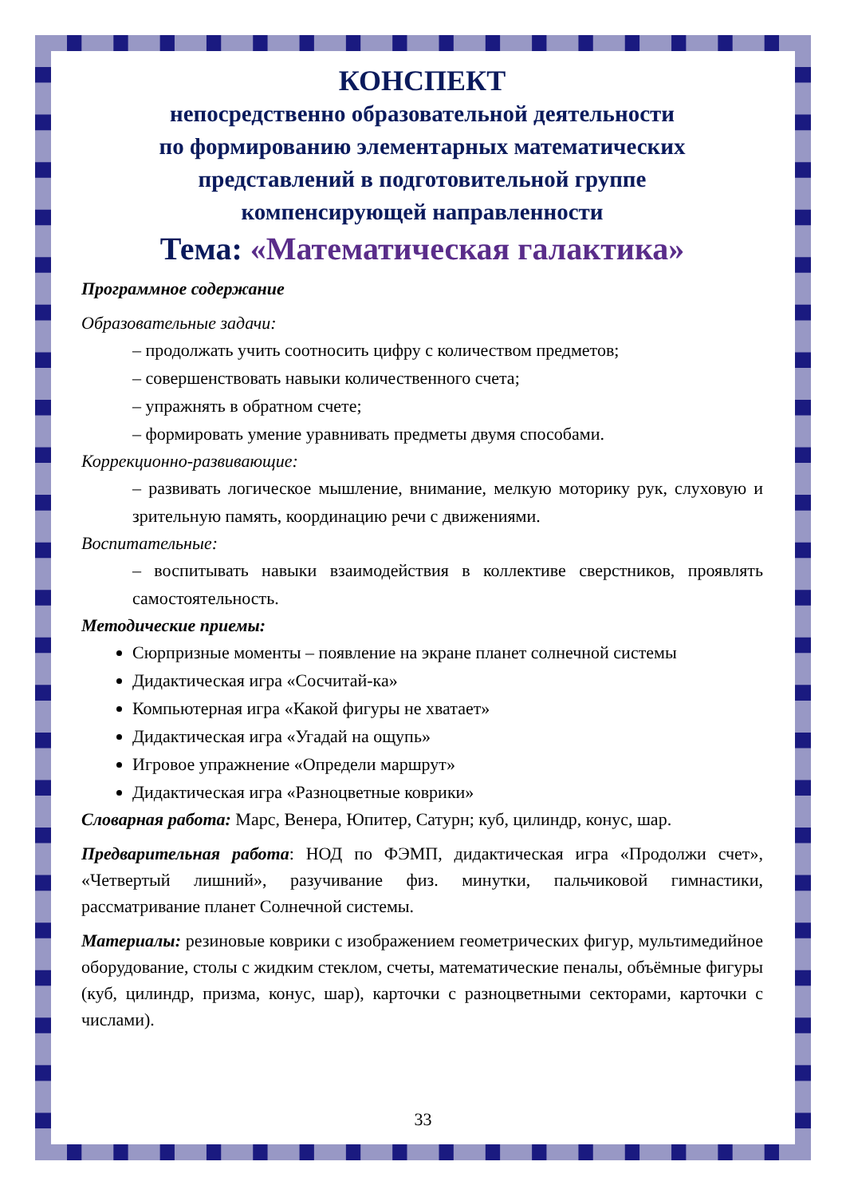КОНСПЕКТ
непосредственно образовательной деятельности
по формированию элементарных математических
представлений в подготовительной группе
компенсирующей направленности
Тема: «Математическая галактика»
Программное содержание
Образовательные задачи:
– продолжать учить соотносить цифру с количеством предметов;
– совершенствовать навыки количественного счета;
– упражнять в обратном счете;
– формировать умение уравнивать предметы двумя способами.
Коррекционно-развивающие:
– развивать логическое мышление, внимание, мелкую моторику рук, слуховую и зрительную память, координацию речи с движениями.
Воспитательные:
– воспитывать навыки взаимодействия в коллективе сверстников, проявлять самостоятельность.
Методические приемы:
Сюрпризные моменты – появление на экране планет солнечной системы
Дидактическая игра «Сосчитай-ка»
Компьютерная игра «Какой фигуры не хватает»
Дидактическая игра «Угадай на ощупь»
Игровое упражнение «Определи маршрут»
Дидактическая игра «Разноцветные коврики»
Словарная работа: Марс, Венера, Юпитер, Сатурн; куб, цилиндр, конус, шар.
Предварительная работа: НОД по ФЭМП, дидактическая игра «Продолжи счет», «Четвертый лишний», разучивание физ. минутки, пальчиковой гимнастики, рассматривание планет Солнечной системы.
Материалы: резиновые коврики с изображением геометрических фигур, мультимедийное оборудование, столы с жидким стеклом, счеты, математические пеналы, объёмные фигуры (куб, цилиндр, призма, конус, шар), карточки с разноцветными секторами, карточки с числами).
33